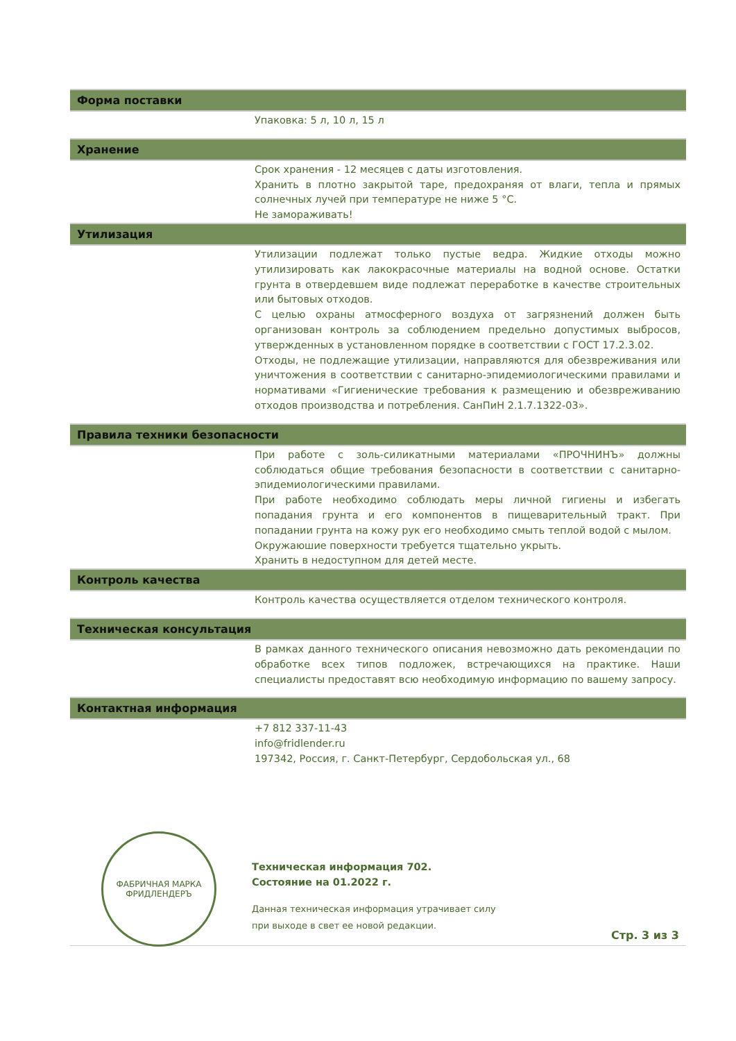Форма поставки
Упаковка: 5 л, 10 л, 15 л
Хранение
Срок хранения - 12 месяцев с даты изготовления.
Хранить в плотно закрытой таре, предохраняя от влаги, тепла и прямых солнечных лучей при температуре не ниже 5 °С.
Не замораживать!
Утилизация
Утилизации подлежат только пустые ведра. Жидкие отходы можно утилизировать как лакокрасочные материалы на водной основе. Остатки грунта в отвердевшем виде подлежат переработке в качестве строительных или бытовых отходов.
С целью охраны атмосферного воздуха от загрязнений должен быть организован контроль за соблюдением предельно допустимых выбросов, утвержденных в установленном порядке в соответствии с ГОСТ 17.2.3.02.
Отходы, не подлежащие утилизации, направляются для обезвреживания или уничтожения в соответствии с санитарно-эпидемиологическими правилами и нормативами «Гигиенические требования к размещению и обезвреживанию отходов производства и потребления. СанПиН 2.1.7.1322-03».
Правила техники безопасности
При работе с золь-силикатными материалами «ПРОЧНИНЪ» должны соблюдаться общие требования безопасности в соответствии с санитарно-эпидемиологическими правилами.
При работе необходимо соблюдать меры личной гигиены и избегать попадания грунта и его компонентов в пищеварительный тракт. При попадании грунта на кожу рук его необходимо смыть теплой водой с мылом.
Окружаюшие поверхности требуется тщательно укрыть.
Хранить в недоступном для детей месте.
Контроль качества
Контроль качества осуществляется отделом технического контроля.
Техническая консультация
В рамках данного технического описания невозможно дать рекомендации по обработке всех типов подложек, встречающихся на практике. Наши специалисты предоставят всю необходимую информацию по вашему запросу.
Контактная информация
+7 812 337-11-43
info@fridlender.ru
197342, Россия, г. Санкт-Петербург, Сердобольская ул., 68
ФАБРИЧНАЯ МАРКА
ФРИДЛЕНДЕРЪ
Техническая информация 702.
Состояние на 01.2022 г.
Данная техническая информация утрачивает силу
при выходе в свет ее новой редакции.
Стр. 3 из 3